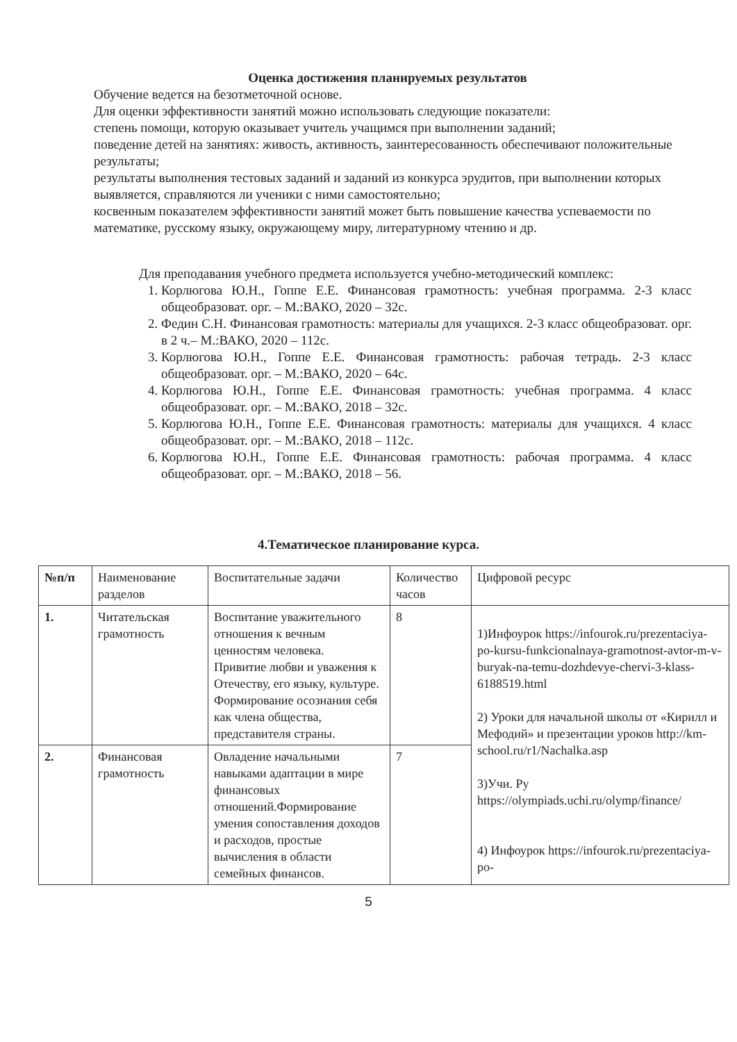Оценка достижения планируемых результатов
Обучение ведется на безотметочной основе.
Для оценки эффективности занятий можно использовать следующие показатели:
степень помощи, которую оказывает учитель учащимся при выполнении заданий;
поведение детей на занятиях: живость, активность, заинтересованность обеспечивают положительные результаты;
результаты выполнения тестовых заданий и заданий из конкурса эрудитов, при выполнении которых выявляется, справляются ли ученики с ними самостоятельно;
косвенным показателем эффективности занятий может быть повышение качества успеваемости по математике, русскому языку, окружающему миру, литературному чтению и др.
Для преподавания учебного предмета используется учебно-методический комплекс:
1. Корлюгова Ю.Н., Гоппе Е.Е. Финансовая грамотность: учебная программа. 2-3 класс общеобразоват. орг. – М.:ВАКО, 2020 – 32с.
2. Федин С.Н. Финансовая грамотность: материалы для учащихся. 2-3 класс общеобразоват. орг. в 2 ч.– М.:ВАКО, 2020 – 112с.
3. Корлюгова Ю.Н., Гоппе Е.Е. Финансовая грамотность: рабочая тетрадь. 2-3 класс общеобразоват. орг. – М.:ВАКО, 2020 – 64с.
4. Корлюгова Ю.Н., Гоппе Е.Е. Финансовая грамотность: учебная программа. 4 класс общеобразоват. орг. – М.:ВАКО, 2018 – 32с.
5. Корлюгова Ю.Н., Гоппе Е.Е. Финансовая грамотность: материалы для учащихся. 4 класс общеобразоват. орг. – М.:ВАКО, 2018 – 112с.
6. Корлюгова Ю.Н., Гоппе Е.Е. Финансовая грамотность: рабочая программа. 4 класс общеобразоват. орг. – М.:ВАКО, 2018 – 56.
4.Тематическое планирование курса.
| №п/п | Наименование разделов | Воспитательные задачи | Количество часов | Цифровой ресурс |
| --- | --- | --- | --- | --- |
| 1. | Читательская грамотность | Воспитание уважительного отношения к вечным ценностям человека. Привитие любви и уважения к Отечеству, его языку, культуре. Формирование осознания себя как члена общества, представителя страны. | 8 | 1)Инфоурок https://infourok.ru/prezentaciya-po-kursu-funkcionalnaya-gramotnost-avtor-m-v-buryak-na-temu-dozhdevye-chervi-3-klass-6188519.html 2) Уроки для начальной школы от «Кирилл и Мефодий» и презентации уроков http://km-school.ru/r1/Nachalka.asp 3)Учи. Ру https://olympiads.uchi.ru/olymp/finance/ 4) Инфоурок https://infourok.ru/prezentaciya-po- |
| 2. | Финансовая грамотность | Овладение начальными навыками адаптации в мире финансовых отношений.Формирование умения сопоставления доходов и расходов, простые вычисления в области семейных финансов. | 7 | |
5